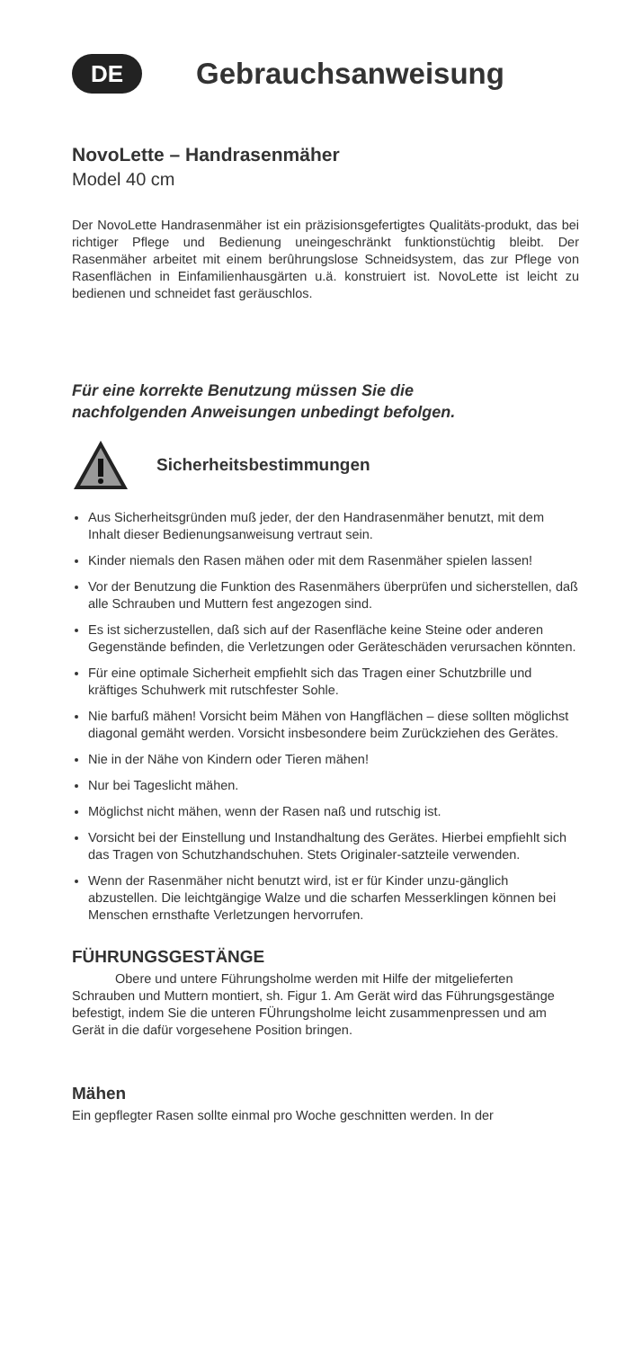DE
Gebrauchsanweisung
NovoLette – Handrasenmäher
Model 40 cm
Der NovoLette Handrasenmäher ist ein präzisionsgefertigtes Qualitäts-produkt, das bei richtiger Pflege und Bedienung uneingeschränkt funktionstüchtig bleibt. Der Rasenmäher arbeitet mit einem berûhrungslose Schneidsystem, das zur Pflege von Rasenflächen in Einfamilienhausgärten u.ä. konstruiert ist. NovoLette ist leicht zu bedienen und schneidet fast geräuschlos.
Für eine korrekte Benutzung müssen Sie die
nachfolgenden Anweisungen unbedingt befolgen.
Sicherheitsbestimmungen
Aus Sicherheitsgründen muß jeder, der den Handrasenmäher benutzt, mit dem Inhalt dieser Bedienungsanweisung vertraut sein.
Kinder niemals den Rasen mähen oder mit dem Rasenmäher spielen lassen!
Vor der Benutzung die Funktion des Rasenmähers überprüfen und sicherstellen, daß alle Schrauben und Muttern fest angezogen sind.
Es ist sicherzustellen, daß sich auf der Rasenfläche keine Steine oder anderen Gegenstände befinden, die Verletzungen oder Geräteschäden verursachen könnten.
Für eine optimale Sicherheit empfiehlt sich das Tragen einer Schutzbrille und kräftiges Schuhwerk mit rutschfester Sohle.
Nie barfuß mähen! Vorsicht beim Mähen von Hangflächen – diese sollten möglichst diagonal gemäht werden. Vorsicht insbesondere beim Zurückziehen des Gerätes.
Nie in der Nähe von Kindern oder Tieren mähen!
Nur bei Tageslicht mähen.
Möglichst nicht mähen, wenn der Rasen naß und rutschig ist.
Vorsicht bei der Einstellung und Instandhaltung des Gerätes. Hierbei empfiehlt sich das Tragen von Schutzhandschuhen. Stets Originaler-satzteile verwenden.
Wenn der Rasenmäher nicht benutzt wird, ist er für Kinder unzu-gänglich abzustellen. Die leichtgängige Walze und die scharfen Messerklingen können bei Menschen ernsthafte Verletzungen hervorrufen.
FÜHRUNGSGESTÄNGE
Obere und untere Führungsholme werden mit Hilfe der mitgelieferten Schrauben und Muttern montiert, sh. Figur 1. Am Gerät wird das Führungsgestänge befestigt, indem Sie die unteren FÜhrungsholme leicht zusammenpressen und am Gerät in die dafür vorgesehene Position bringen.
Mähen
Ein gepflegter Rasen sollte einmal pro Woche geschnitten werden. In der